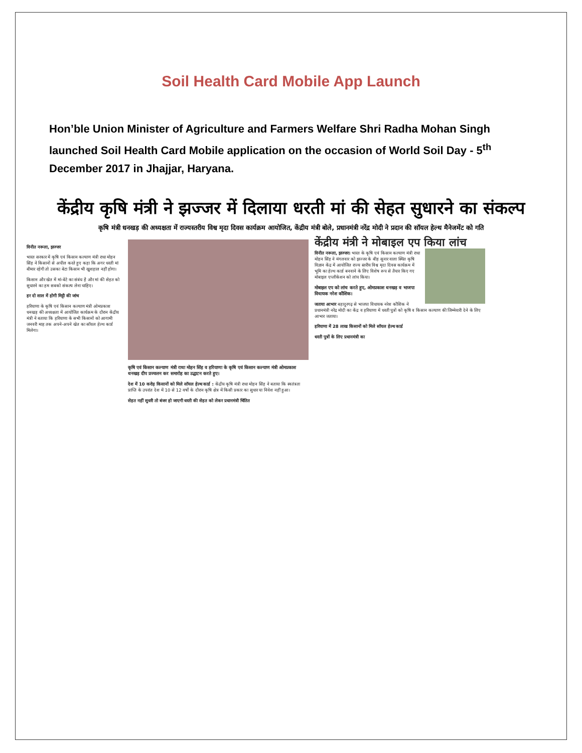Soil Health Card Mobile App Launch
Hon’ble Union Minister of Agriculture and Farmers Welfare Shri Radha Mohan Singh launched Soil Health Card Mobile application on the occasion of World Soil Day - 5<sup>th</sup> December 2017 in Jhajjar, Haryana.
केंद्रीय कृषि मंत्री ने झज्जर में दिलाया धरती मां की सेहत सुधारने का संकल्प
कृषि मंत्री धनखड़ की अध्यक्षता में राज्यस्तरीय विश्व मृदा दिवस कार्यक्रम आयोजित, केंद्रीय मंत्री बोले, प्रधानमंत्री नरेंद्र मोदी ने प्रदान की सॉयल हेल्थ मैनेजमेंट को गति
विनीत नरूला, झज्जर
भारत सरकार में कृषि एवं किसान कल्याण मंत्री राधा मोहन सिंह ने किसानों से अपील करते हुए कहा कि अगर धरती मां बीमार रहेगी तो उसका बेटा किसान भी खुशहाल नहीं होगा।
किसान और खेत में मां-बेटे का संबंध है और मां की सेहत को सुधारने का हम सबको संकल्प लेना चाहिए।
हर दो साल में होगी मिट्टी की जांच
हरियाणा के कृषि एवं किसान कल्याण मंत्री ओमप्रकाश धनखड़ की अध्यक्षता में आयोजित कार्यक्रम के दौरान केंद्रीय मंत्री ने बताया कि हरियाणा के सभी किसानों को आगामी जनवरी माह तक अपने-अपने खेत का सॉयल हेल्थ कार्ड मिलेगा।
कृषि एवं किसान कल्याण मंत्री राधा मोहन सिंह व हरियाणा के कृषि एवं किसान कल्याण मंत्री ओमप्रकाश धनखड़ दीप प्रज्वलन कर समारोह का उद्घाटन करते हुए।
देश में 10 करोड़ किसानों को मिले सॉयल हेल्थ कार्ड : केंद्रीय कृषि मंत्री राधा मोहन सिंह ने बताया कि स्वतंत्रता प्राप्ति के उपरांत देश में 10 से 12 वर्षों के दौरान कृषि क्षेत्र में किसी प्रकार का सुधार या निवेश नहीं हुआ।
सेहत नहीं सुधरी तो बंजर हो जाएगी धरती की सेहत को लेकर प्रधानमंत्री चिंतित
केंद्रीय मंत्री ने मोबाइल एप किया लांच
विनीत नरूला, झज्जर। भारत के कृषि एवं किसान कल्याण मंत्री राधा मोहन सिंह ने मंगलवार को झज्जर के बीड़ सुनार वाला स्थित कृषि विज्ञान केंद्र में आयोजित राज्य स्तरीय विश्व मृदा दिवस कार्यक्रम में भूमि का हेल्थ कार्ड बनवाने के लिए विशेष रूप से तैयार किए गए मोबाइल एप्लीकेशन को लांच किया।
मोबाइल एप को लांच करते हुए, ओमप्रकाश धनखड़ व भाजपा विधायक नरेश कौशिक।
जताया आभार बहादुरगढ़ से भाजपा विधायक नरेश कौशिक ने प्रधानमंत्री नरेंद्र मोदी का केंद्र व हरियाणा में धरती पुत्रों को कृषि व किसान कल्याण की जिम्मेवारी देने के लिए आभार जताया।
हरियाणा में 28 लाख किसानों को मिले सॉयल हेल्थ कार्ड
धरती पुत्रों के लिए प्रधानमंत्री का